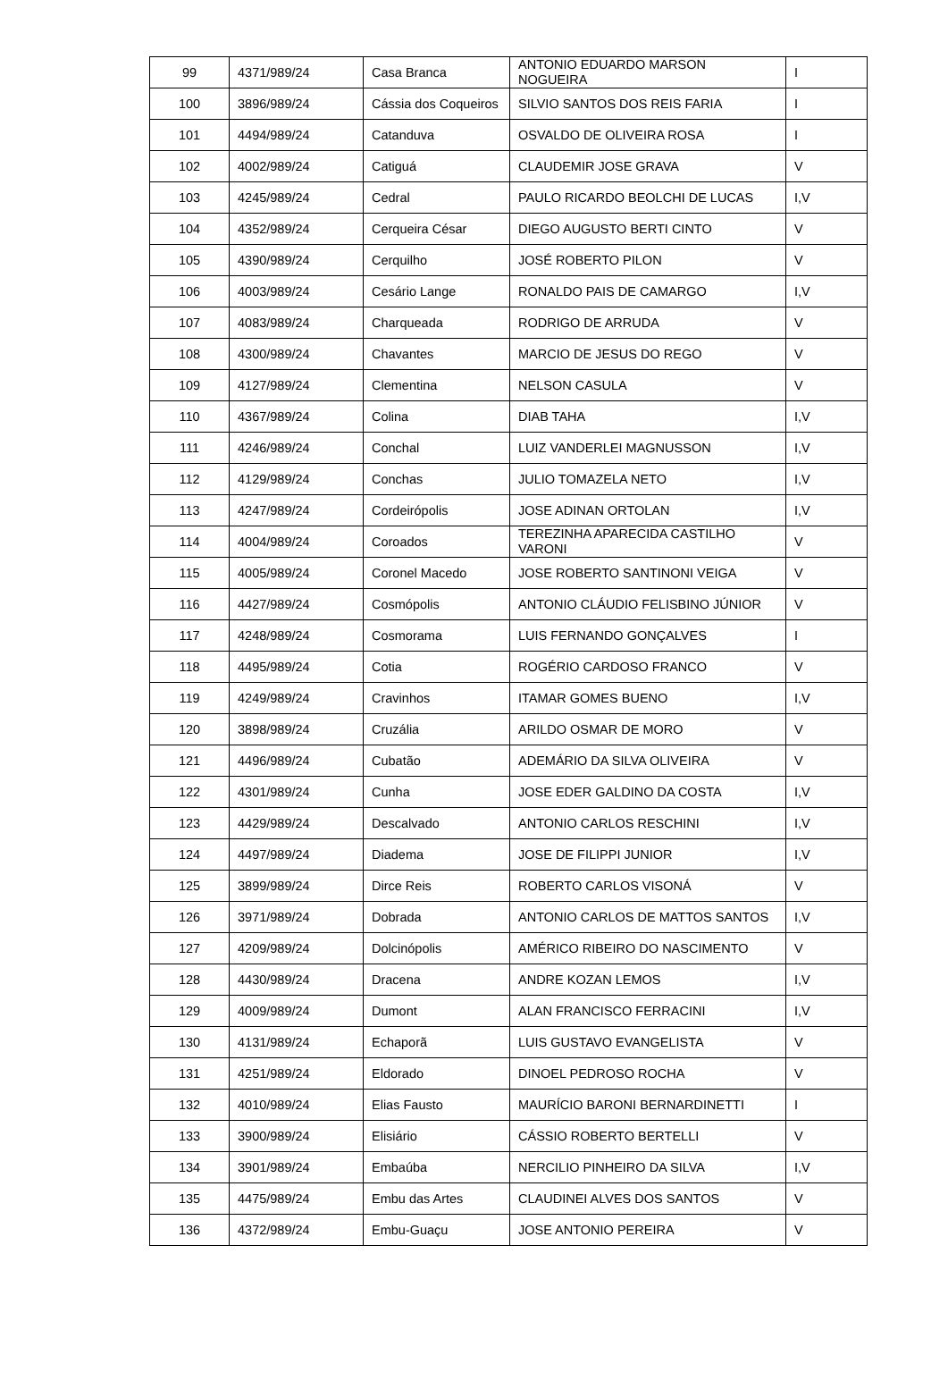| 99 | 4371/989/24 | Casa Branca | ANTONIO EDUARDO MARSON NOGUEIRA | I |
| 100 | 3896/989/24 | Cássia dos Coqueiros | SILVIO SANTOS DOS REIS FARIA | I |
| 101 | 4494/989/24 | Catanduva | OSVALDO DE OLIVEIRA ROSA | I |
| 102 | 4002/989/24 | Catiguá | CLAUDEMIR JOSE GRAVA | V |
| 103 | 4245/989/24 | Cedral | PAULO RICARDO BEOLCHI DE LUCAS | I,V |
| 104 | 4352/989/24 | Cerqueira César | DIEGO AUGUSTO BERTI CINTO | V |
| 105 | 4390/989/24 | Cerquilho | JOSÉ ROBERTO PILON | V |
| 106 | 4003/989/24 | Cesário Lange | RONALDO PAIS DE CAMARGO | I,V |
| 107 | 4083/989/24 | Charqueada | RODRIGO DE ARRUDA | V |
| 108 | 4300/989/24 | Chavantes | MARCIO DE JESUS DO REGO | V |
| 109 | 4127/989/24 | Clementina | NELSON CASULA | V |
| 110 | 4367/989/24 | Colina | DIAB TAHA | I,V |
| 111 | 4246/989/24 | Conchal | LUIZ VANDERLEI MAGNUSSON | I,V |
| 112 | 4129/989/24 | Conchas | JULIO TOMAZELA NETO | I,V |
| 113 | 4247/989/24 | Cordeirópolis | JOSE ADINAN ORTOLAN | I,V |
| 114 | 4004/989/24 | Coroados | TEREZINHA APARECIDA CASTILHO VARONI | V |
| 115 | 4005/989/24 | Coronel Macedo | JOSE ROBERTO SANTINONI VEIGA | V |
| 116 | 4427/989/24 | Cosmópolis | ANTONIO CLÁUDIO FELISBINO JÚNIOR | V |
| 117 | 4248/989/24 | Cosmorama | LUIS FERNANDO GONÇALVES | I |
| 118 | 4495/989/24 | Cotia | ROGÉRIO CARDOSO FRANCO | V |
| 119 | 4249/989/24 | Cravinhos | ITAMAR GOMES BUENO | I,V |
| 120 | 3898/989/24 | Cruzália | ARILDO OSMAR DE MORO | V |
| 121 | 4496/989/24 | Cubatão | ADEMÁRIO DA SILVA OLIVEIRA | V |
| 122 | 4301/989/24 | Cunha | JOSE EDER GALDINO DA COSTA | I,V |
| 123 | 4429/989/24 | Descalvado | ANTONIO CARLOS RESCHINI | I,V |
| 124 | 4497/989/24 | Diadema | JOSE DE FILIPPI JUNIOR | I,V |
| 125 | 3899/989/24 | Dirce Reis | ROBERTO CARLOS VISONÁ | V |
| 126 | 3971/989/24 | Dobrada | ANTONIO CARLOS DE MATTOS SANTOS | I,V |
| 127 | 4209/989/24 | Dolcinópolis | AMÉRICO RIBEIRO DO NASCIMENTO | V |
| 128 | 4430/989/24 | Dracena | ANDRE KOZAN LEMOS | I,V |
| 129 | 4009/989/24 | Dumont | ALAN FRANCISCO FERRACINI | I,V |
| 130 | 4131/989/24 | Echaporã | LUIS GUSTAVO EVANGELISTA | V |
| 131 | 4251/989/24 | Eldorado | DINOEL PEDROSO ROCHA | V |
| 132 | 4010/989/24 | Elias Fausto | MAURÍCIO BARONI BERNARDINETTI | I |
| 133 | 3900/989/24 | Elisiário | CÁSSIO ROBERTO BERTELLI | V |
| 134 | 3901/989/24 | Embaúba | NERCILIO PINHEIRO DA SILVA | I,V |
| 135 | 4475/989/24 | Embu das Artes | CLAUDINEI ALVES DOS SANTOS | V |
| 136 | 4372/989/24 | Embu-Guaçu | JOSE ANTONIO PEREIRA | V |